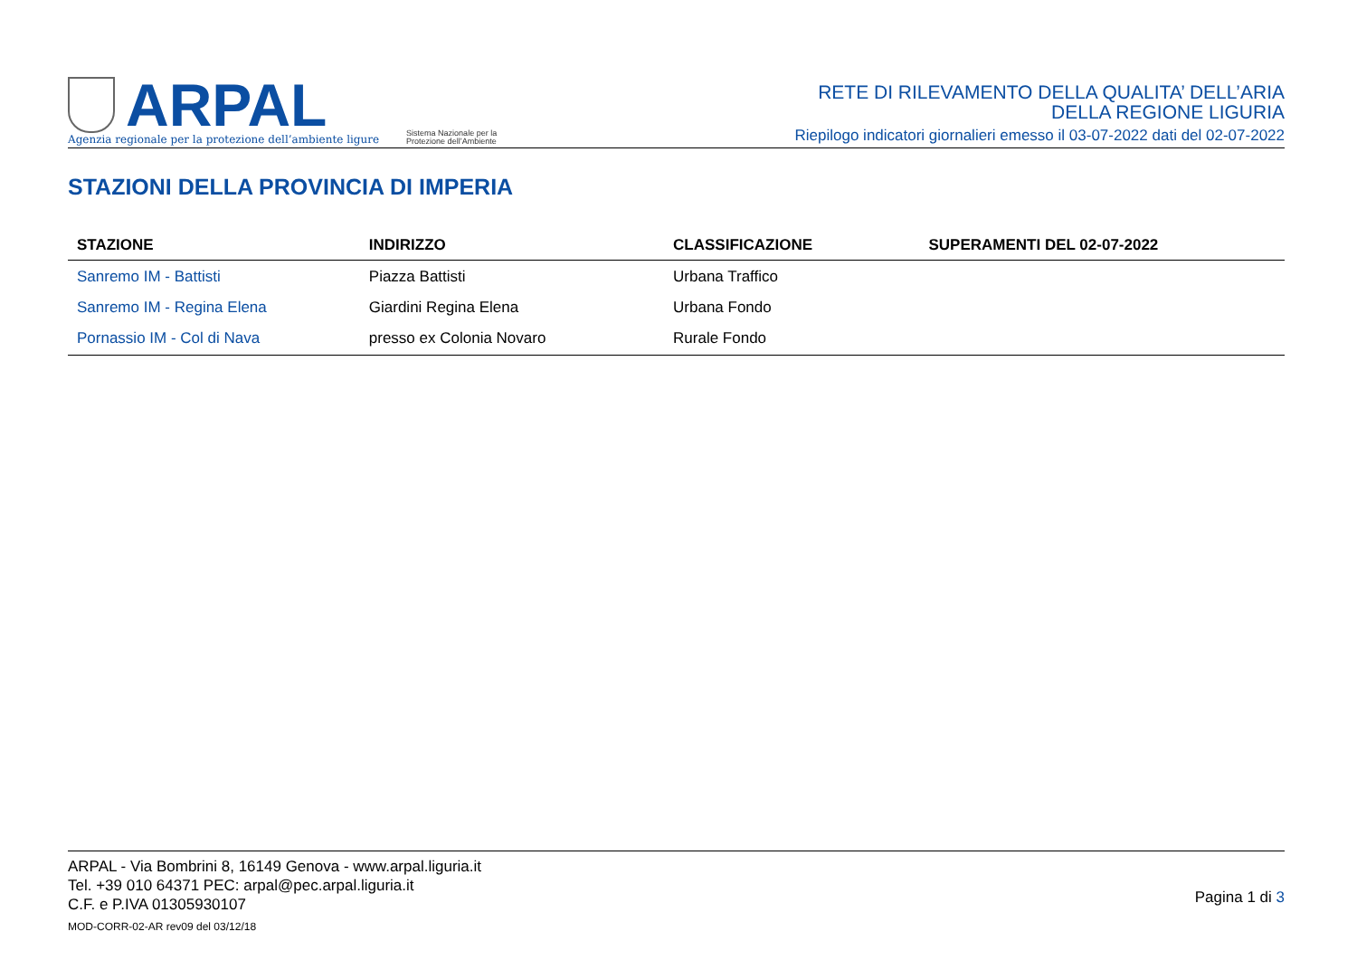ARPAL
Agenzia regionale per la protezione dell’ambiente ligure
Sistema Nazionale per la Protezione dell’Ambiente
RETE DI RILEVAMENTO DELLA QUALITA’ DELL’ARIA
DELLA REGIONE LIGURIA
Riepilogo indicatori giornalieri emesso il 03-07-2022 dati del 02-07-2022
STAZIONI DELLA PROVINCIA DI IMPERIA
| STAZIONE | INDIRIZZO | CLASSIFICAZIONE | SUPERAMENTI DEL 02-07-2022 |
| --- | --- | --- | --- |
| Sanremo IM - Battisti | Piazza Battisti | Urbana Traffico | |
| Sanremo IM - Regina Elena | Giardini Regina Elena | Urbana Fondo | |
| Pornassio IM - Col di Nava | presso ex Colonia Novaro | Rurale Fondo | |
ARPAL - Via Bombrini 8, 16149 Genova - www.arpal.liguria.it
Tel. +39 010 64371 PEC: arpal@pec.arpal.liguria.it
C.F. e P.IVA 01305930107
MOD-CORR-02-AR rev09 del 03/12/18
Pagina 1 di 3